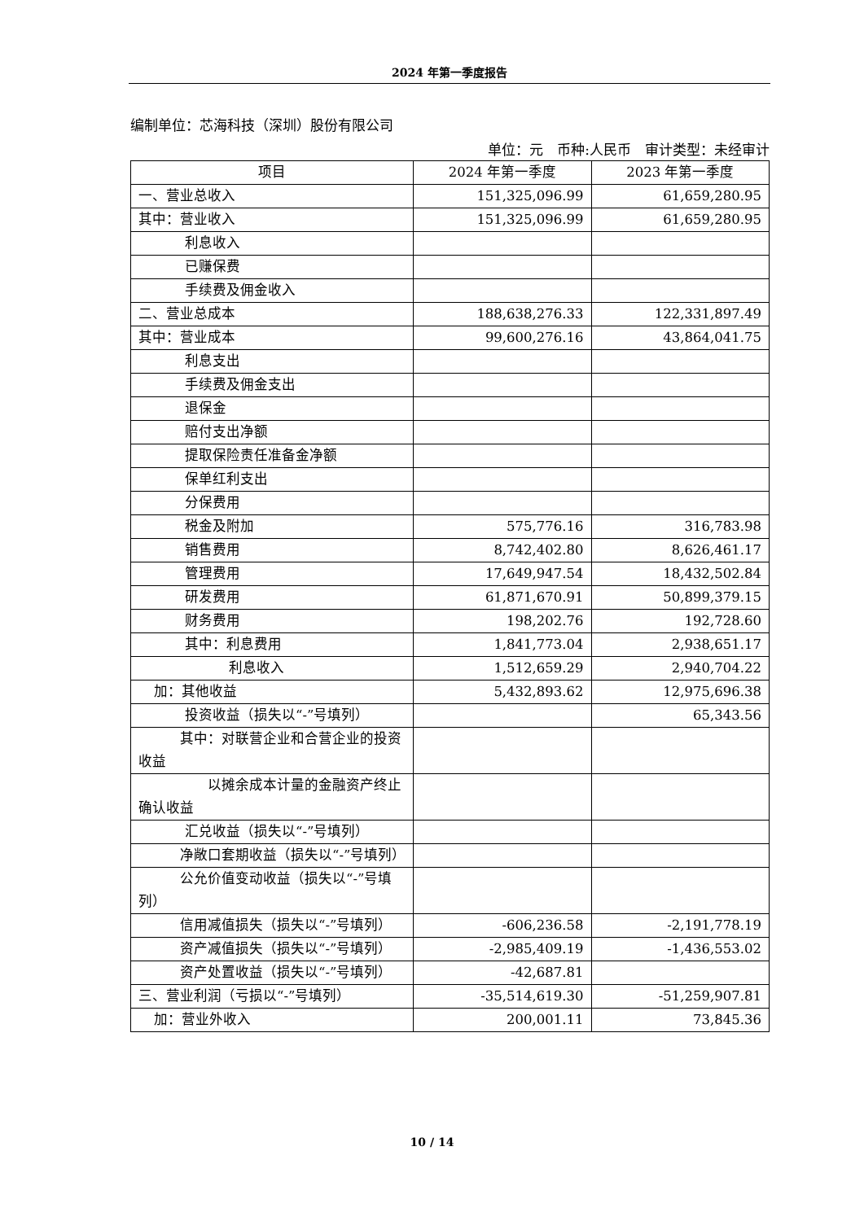2024 年第一季度报告
编制单位：芯海科技（深圳）股份有限公司
单位：元　币种:人民币　审计类型：未经审计
| 项目 | 2024 年第一季度 | 2023 年第一季度 |
| --- | --- | --- |
| 一、营业总收入 | 151,325,096.99 | 61,659,280.95 |
| 其中：营业收入 | 151,325,096.99 | 61,659,280.95 |
| 利息收入 | | |
| 已赚保费 | | |
| 手续费及佣金收入 | | |
| 二、营业总成本 | 188,638,276.33 | 122,331,897.49 |
| 其中：营业成本 | 99,600,276.16 | 43,864,041.75 |
| 利息支出 | | |
| 手续费及佣金支出 | | |
| 退保金 | | |
| 赔付支出净额 | | |
| 提取保险责任准备金净额 | | |
| 保单红利支出 | | |
| 分保费用 | | |
| 税金及附加 | 575,776.16 | 316,783.98 |
| 销售费用 | 8,742,402.80 | 8,626,461.17 |
| 管理费用 | 17,649,947.54 | 18,432,502.84 |
| 研发费用 | 61,871,670.91 | 50,899,379.15 |
| 财务费用 | 198,202.76 | 192,728.60 |
| 其中：利息费用 | 1,841,773.04 | 2,938,651.17 |
| 利息收入 | 1,512,659.29 | 2,940,704.22 |
| 加：其他收益 | 5,432,893.62 | 12,975,696.38 |
| 投资收益（损失以“-”号填列） | | 65,343.56 |
| 其中：对联营企业和合营企业的投资收益 | | |
| 以摊余成本计量的金融资产终止确认收益 | | |
| 汇兑收益（损失以“-”号填列） | | |
| 净敞口套期收益（损失以“-”号填列） | | |
| 公允价值变动收益（损失以“-”号填列） | | |
| 信用减值损失（损失以“-”号填列） | -606,236.58 | -2,191,778.19 |
| 资产减值损失（损失以“-”号填列） | -2,985,409.19 | -1,436,553.02 |
| 资产处置收益（损失以“-”号填列） | -42,687.81 | |
| 三、营业利润（亏损以“-”号填列） | -35,514,619.30 | -51,259,907.81 |
| 加：营业外收入 | 200,001.11 | 73,845.36 |
10 / 14